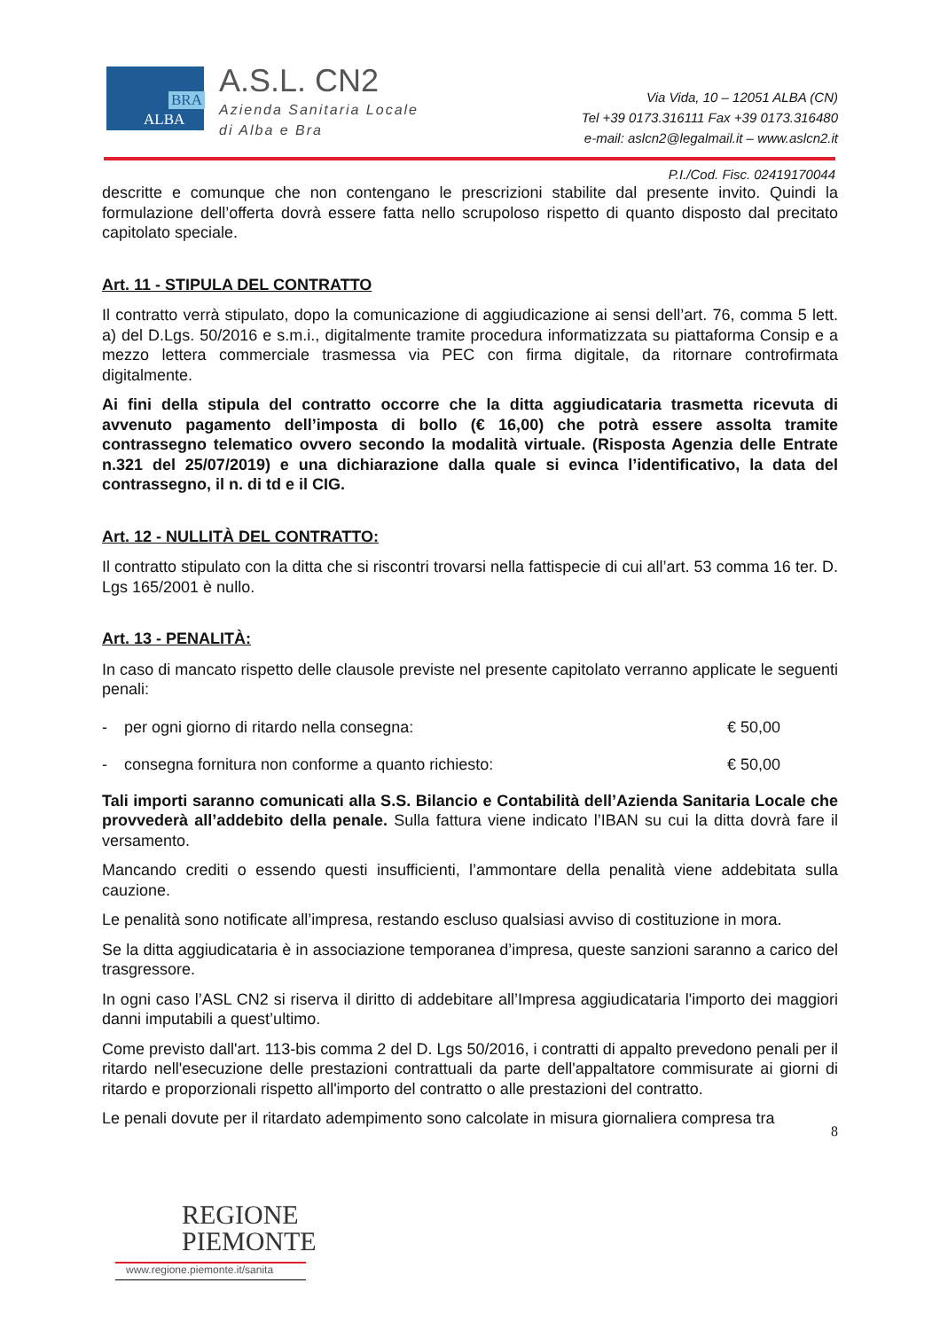BRA
ALBA
A.S.L. CN2
Azienda Sanitaria Locale
di Alba e Bra
Via Vida, 10 – 12051 ALBA (CN)
Tel +39 0173.316111 Fax +39 0173.316480
e-mail: aslcn2@legalmail.it – www.aslcn2.it
P.I./Cod. Fisc. 02419170044
descritte e comunque che non contengano le prescrizioni stabilite dal presente invito. Quindi la formulazione dell’offerta dovrà essere fatta nello scrupoloso rispetto di quanto disposto dal precitato capitolato speciale.
Art. 11 - STIPULA DEL CONTRATTO
Il contratto verrà stipulato, dopo la comunicazione di aggiudicazione ai sensi dell’art. 76, comma 5 lett. a) del D.Lgs. 50/2016 e s.m.i., digitalmente tramite procedura informatizzata su piattaforma Consip e a mezzo lettera commerciale trasmessa via PEC con firma digitale, da ritornare controfirmata digitalmente.
Ai fini della stipula del contratto occorre che la ditta aggiudicataria trasmetta ricevuta di avvenuto pagamento dell’imposta di bollo (€ 16,00) che potrà essere assolta tramite contrassegno telematico ovvero secondo la modalità virtuale. (Risposta Agenzia delle Entrate n.321 del 25/07/2019) e una dichiarazione dalla quale si evinca l’identificativo, la data del contrassegno, il n. di td e il CIG.
Art. 12 - NULLITÀ DEL CONTRATTO:
Il contratto stipulato con la ditta che si riscontri trovarsi nella fattispecie di cui all’art. 53 comma 16 ter. D. Lgs 165/2001 è nullo.
Art. 13 - PENALITÀ:
In caso di mancato rispetto delle clausole previste nel presente capitolato verranno applicate le seguenti penali:
- per ogni giorno di ritardo nella consegna: € 50,00
- consegna fornitura non conforme a quanto richiesto: € 50,00
Tali importi saranno comunicati alla S.S. Bilancio e Contabilità dell’Azienda Sanitaria Locale che provvederà all’addebito della penale. Sulla fattura viene indicato l’IBAN su cui la ditta dovrà fare il versamento.
Mancando crediti o essendo questi insufficienti, l’ammontare della penalità viene addebitata sulla cauzione.
Le penalità sono notificate all’impresa, restando escluso qualsiasi avviso di costituzione in mora.
Se la ditta aggiudicataria è in associazione temporanea d’impresa, queste sanzioni saranno a carico del trasgressore.
In ogni caso l’ASL CN2 si riserva il diritto di addebitare all’Impresa aggiudicataria l'importo dei maggiori danni imputabili a quest’ultimo.
Come previsto dall'art. 113-bis comma 2 del D. Lgs 50/2016, i contratti di appalto prevedono penali per il ritardo nell'esecuzione delle prestazioni contrattuali da parte dell'appaltatore commisurate ai giorni di ritardo e proporzionali rispetto all'importo del contratto o alle prestazioni del contratto.
Le penali dovute per il ritardato adempimento sono calcolate in misura giornaliera compresa tra
8
REGIONE
PIEMONTE
www.regione.piemonte.it/sanita